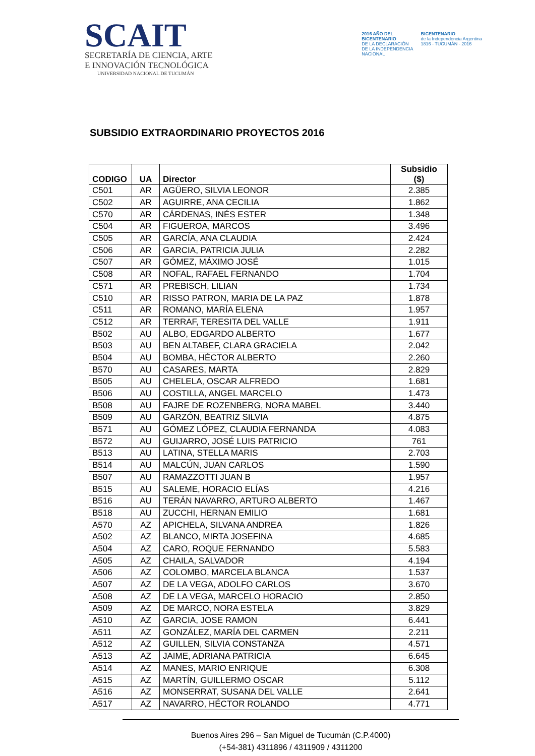SCAIT
SECRETARÍA DE CIENCIA, ARTE
E INNOVACIÓN TECNOLÓGICA
UNIVERSIDAD NACIONAL DE TUCUMÁN
2016 AÑO DEL
BICENTENARIO
DE LA DECLARACIÓN
DE LA INDEPENDENCIA
NACIONAL
BICENTENARIO
de la Independencia Argentina
1816 - TUCUMÁN - 2016
SUBSIDIO EXTRAORDINARIO PROYECTOS 2016
| CODIGO | UA | Director | Subsidio ($) |
| --- | --- | --- | --- |
| C501 | AR | AGÜERO, SILVIA LEONOR | 2.385 |
| C502 | AR | AGUIRRE, ANA CECILIA | 1.862 |
| C570 | AR | CÁRDENAS, INÉS ESTER | 1.348 |
| C504 | AR | FIGUEROA, MARCOS | 3.496 |
| C505 | AR | GARCÍA, ANA CLAUDIA | 2.424 |
| C506 | AR | GARCIA, PATRICIA JULIA | 2.282 |
| C507 | AR | GÓMEZ, MÁXIMO JOSÉ | 1.015 |
| C508 | AR | NOFAL, RAFAEL FERNANDO | 1.704 |
| C571 | AR | PREBISCH, LILIAN | 1.734 |
| C510 | AR | RISSO PATRON, MARIA DE LA PAZ | 1.878 |
| C511 | AR | ROMANO, MARÍA ELENA | 1.957 |
| C512 | AR | TERRAF, TERESITA DEL VALLE | 1.911 |
| B502 | AU | ALBO, EDGARDO ALBERTO | 1.677 |
| B503 | AU | BEN ALTABEF, CLARA GRACIELA | 2.042 |
| B504 | AU | BOMBA, HÉCTOR ALBERTO | 2.260 |
| B570 | AU | CASARES, MARTA | 2.829 |
| B505 | AU | CHELELA, OSCAR ALFREDO | 1.681 |
| B506 | AU | COSTILLA, ANGEL MARCELO | 1.473 |
| B508 | AU | FAJRE DE ROZENBERG, NORA MABEL | 3.440 |
| B509 | AU | GARZÓN, BEATRIZ SILVIA | 4.875 |
| B571 | AU | GÓMEZ LÓPEZ, CLAUDIA FERNANDA | 4.083 |
| B572 | AU | GUIJARRO, JOSÉ LUIS PATRICIO | 761 |
| B513 | AU | LATINA, STELLA MARIS | 2.703 |
| B514 | AU | MALCÚN, JUAN CARLOS | 1.590 |
| B507 | AU | RAMAZZOTTI JUAN B | 1.957 |
| B515 | AU | SALEME, HORACIO ELÍAS | 4.216 |
| B516 | AU | TERÁN NAVARRO, ARTURO ALBERTO | 1.467 |
| B518 | AU | ZUCCHI, HERNAN EMILIO | 1.681 |
| A570 | AZ | APICHELA, SILVANA ANDREA | 1.826 |
| A502 | AZ | BLANCO, MIRTA JOSEFINA | 4.685 |
| A504 | AZ | CARO, ROQUE FERNANDO | 5.583 |
| A505 | AZ | CHAILA, SALVADOR | 4.194 |
| A506 | AZ | COLOMBO, MARCELA BLANCA | 1.537 |
| A507 | AZ | DE LA VEGA, ADOLFO CARLOS | 3.670 |
| A508 | AZ | DE LA VEGA, MARCELO HORACIO | 2.850 |
| A509 | AZ | DE MARCO, NORA ESTELA | 3.829 |
| A510 | AZ | GARCIA, JOSE RAMON | 6.441 |
| A511 | AZ | GONZÁLEZ, MARÍA DEL CARMEN | 2.211 |
| A512 | AZ | GUILLEN, SILVIA CONSTANZA | 4.571 |
| A513 | AZ | JAIME, ADRIANA PATRICIA | 6.645 |
| A514 | AZ | MANES, MARIO ENRIQUE | 6.308 |
| A515 | AZ | MARTÍN, GUILLERMO OSCAR | 5.112 |
| A516 | AZ | MONSERRAT, SUSANA DEL VALLE | 2.641 |
| A517 | AZ | NAVARRO, HÉCTOR ROLANDO | 4.771 |
Buenos Aires 296 – San Miguel de Tucumán (C.P.4000)
(+54-381) 4311896 / 4311909 / 4311200